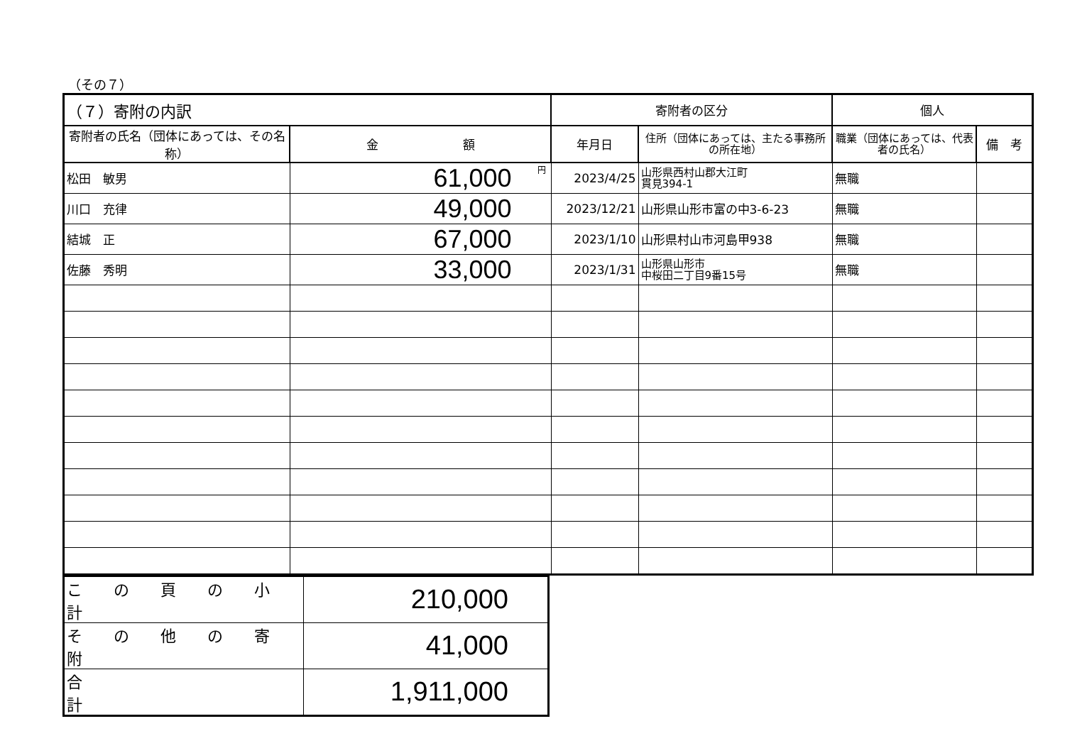（その７）
| （７）寄附の内訳 | | 寄附者の区分 | | 個人 | |
| --- | --- | --- | --- | --- | --- |
| 寄附者の氏名（団体にあっては、その名称） | 金 額 | 年月日 | 住所（団体にあっては、主たる事務所の所在地） | 職業（団体にあっては、代表者の氏名） | 備 考 |
| 松田 敏男 | 円 61,000 | 2023/4/25 | 山形県西村山郡大江町 貫見394-1 | 無職 | |
| 川口 充律 | 49,000 | 2023/12/21 | 山形県山形市富の中3-6-23 | 無職 | |
| 結城 正 | 67,000 | 2023/1/10 | 山形県村山市河島甲938 | 無職 | |
| 佐藤 秀明 | 33,000 | 2023/1/31 | 山形県山形市 中桜田二丁目9番15号 | 無職 | |
| こ の 頁 の 小 計 | 210,000 |
| そ の 他 の 寄 附 | 41,000 |
| 合 計 | 1,911,000 |